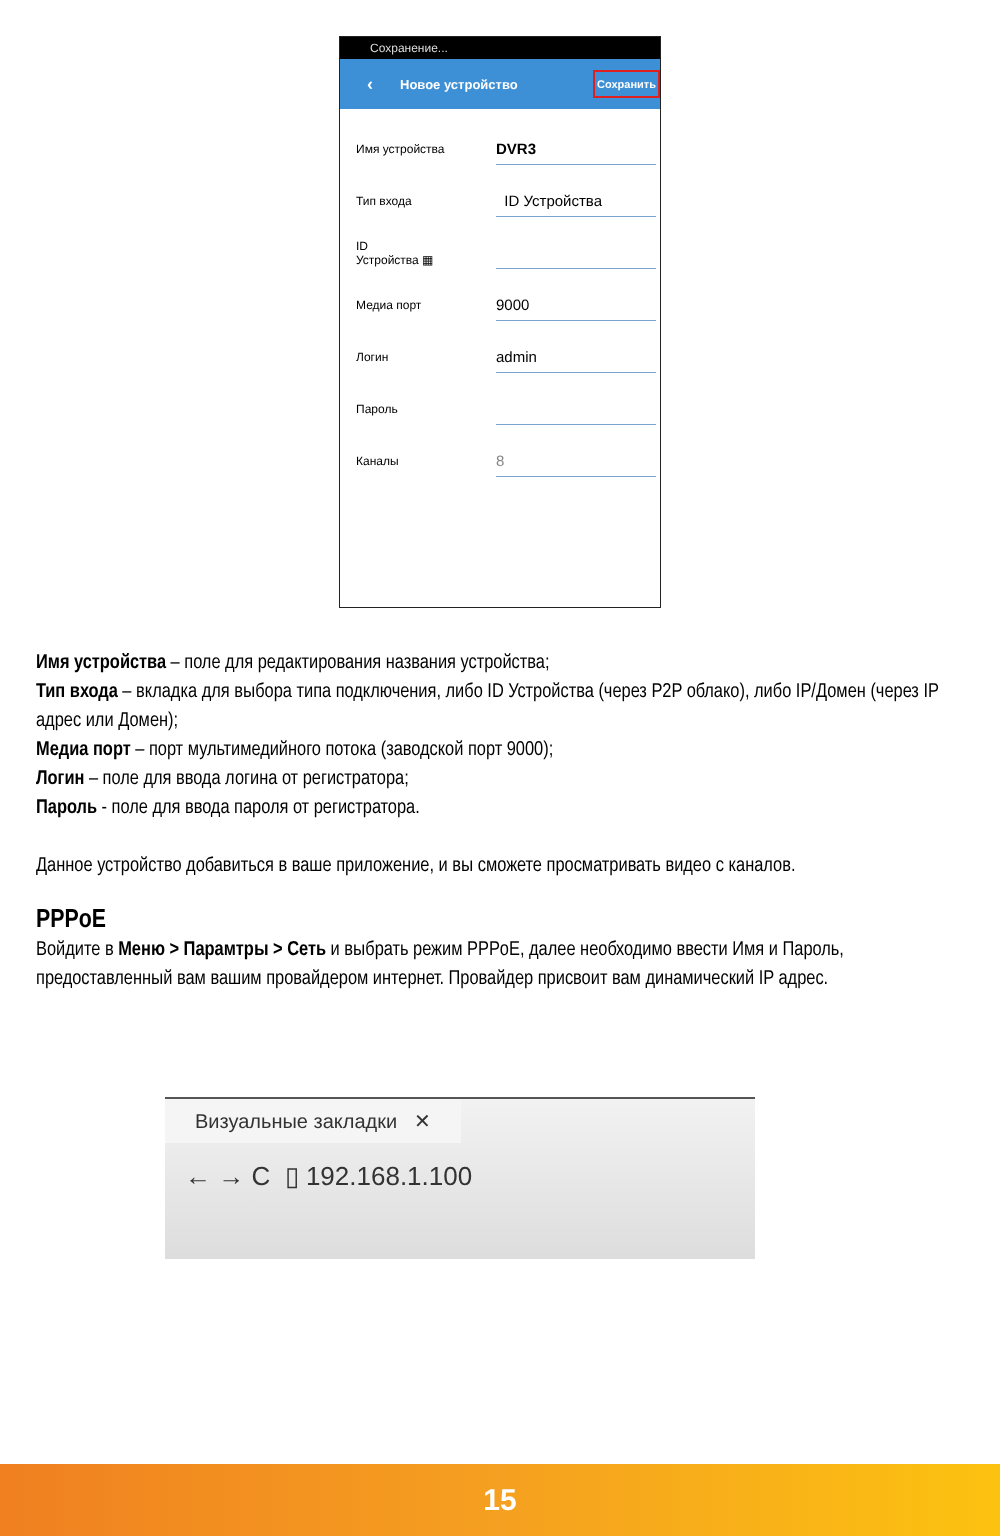Сохранение...
‹ Новое устройство Сохранить
Имя устройства DVR3
Тип входа ID Устройства
ID
Устройства ▦
Медиа порт 9000
Логин admin
Пароль
Каналы 8
Имя устройства – поле для редактирования названия устройства;
Тип входа – вкладка для выбора типа подключения, либо ID Устройства (через P2P облако), либо IP/Домен (через IP адрес или Домен);
Медиа порт – порт мультимедийного потока (заводской порт 9000);
Логин – поле для ввода логина от регистратора;
Пароль - поле для ввода пароля от регистратора.
Данное устройство добавиться в ваше приложение, и вы сможете просматривать видео с каналов.
PPPoE
Войдите в Меню > Парамтры > Сеть и выбрать режим PPPoE, далее необходимо ввести Имя и Пароль, предоставленный вам вашим провайдером интернет. Провайдер присвоит вам динамический IP адрес.
Визуальные закладки ✕
← → C ▯ 192.168.1.100
15